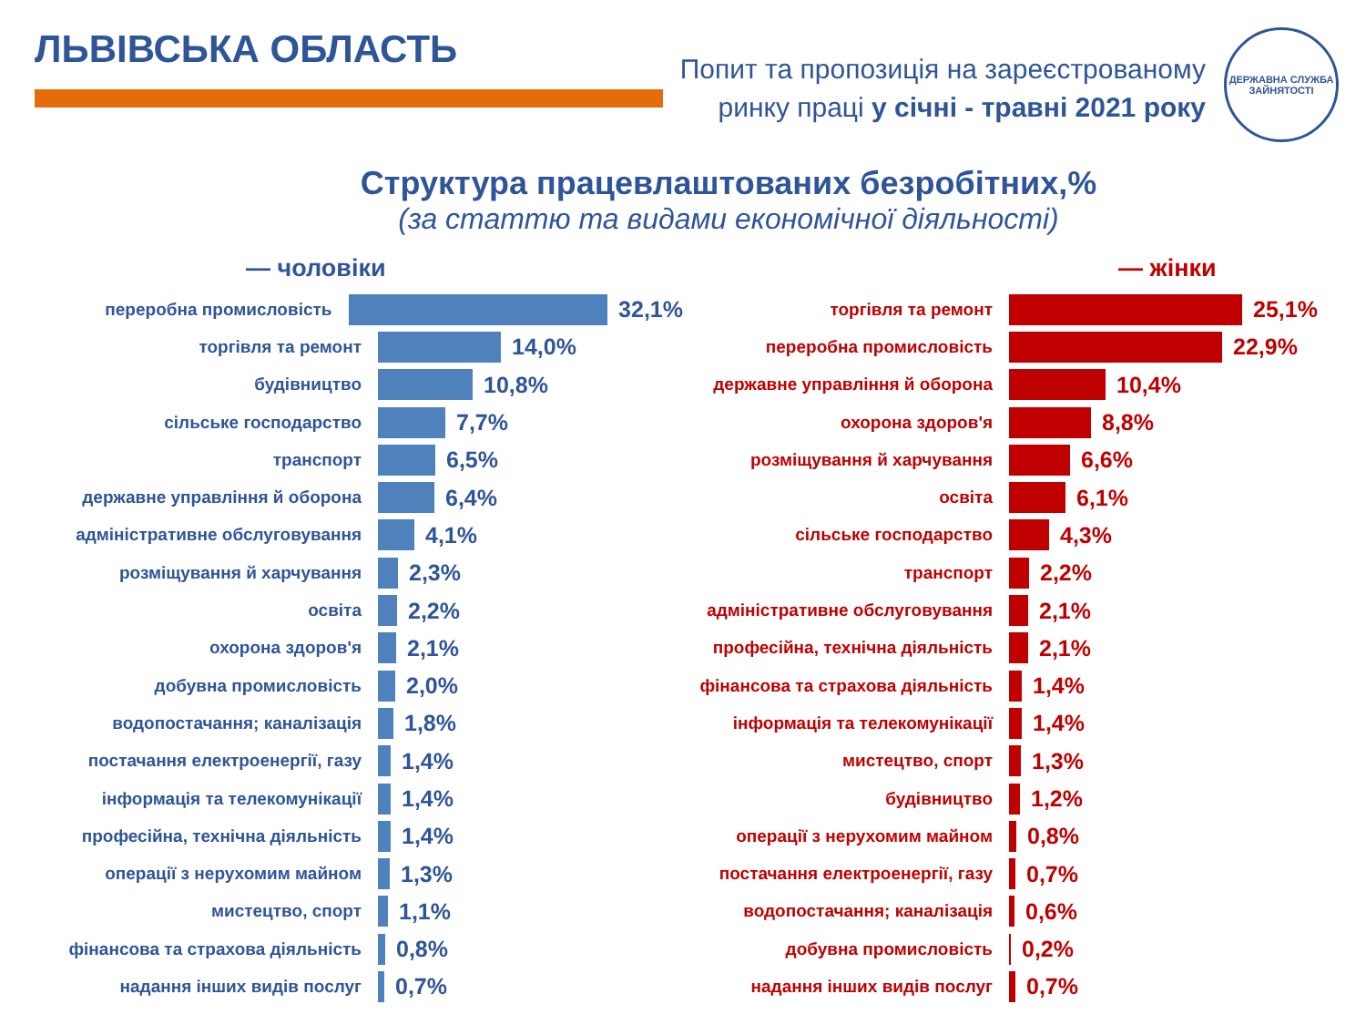ЛЬВІВСЬКА ОБЛАСТЬ
Попит та пропозиція на зареєстрованому
ринку праці у січні - травні 2021 року
ДЕРЖАВНА СЛУЖБА
ЗАЙНЯТОСТІ
Структура працевлаштованих безробітних,%
(за статтю та видами економічної діяльності)
— чоловіки
переробна промисловість
32,1%
торгівля та ремонт
14,0%
будівництво
10,8%
сільське господарство
7,7%
транспорт
6,5%
державне управління й оборона
6,4%
адміністративне обслуговування
4,1%
розміщування й харчування
2,3%
освіта
2,2%
охорона здоров'я
2,1%
добувна промисловість
2,0%
водопостачання; каналізація
1,8%
постачання електроенергії, газу
1,4%
інформація та телекомунікації
1,4%
професійна, технічна діяльність
1,4%
операції з нерухомим майном
1,3%
мистецтво, спорт
1,1%
фінансова та страхова діяльність
0,8%
надання інших видів послуг
0,7%
— жінки
торгівля та ремонт
25,1%
переробна промисловість
22,9%
державне управління й оборона
10,4%
охорона здоров'я
8,8%
розміщування й харчування
6,6%
освіта
6,1%
сільське господарство
4,3%
транспорт
2,2%
адміністративне обслуговування
2,1%
професійна, технічна діяльність
2,1%
фінансова та страхова діяльність
1,4%
інформація та телекомунікації
1,4%
мистецтво, спорт
1,3%
будівництво
1,2%
операції з нерухомим майном
0,8%
постачання електроенергії, газу
0,7%
водопостачання; каналізація
0,6%
добувна промисловість
0,2%
надання інших видів послуг
0,7%